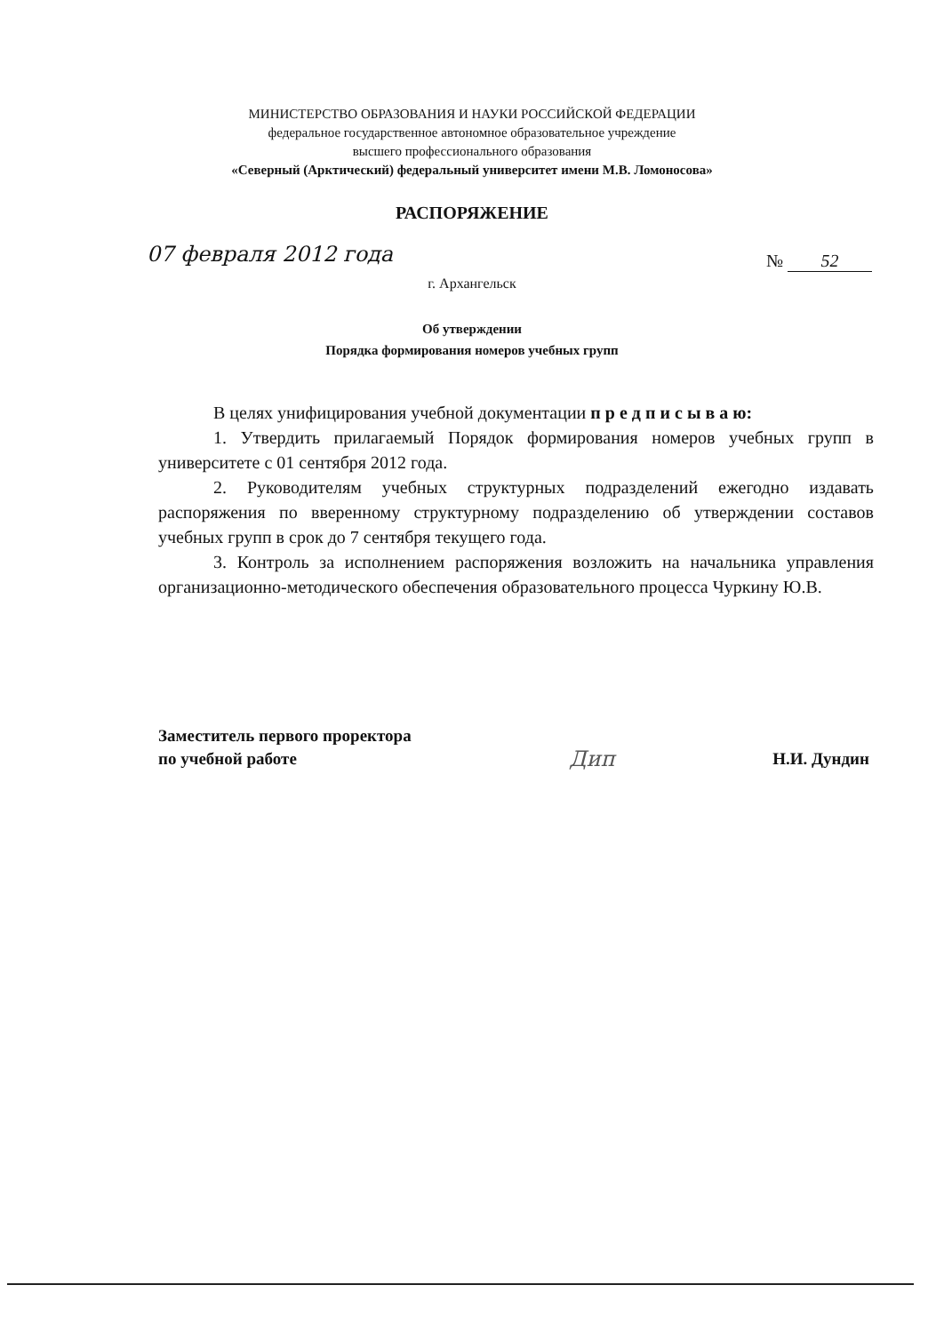МИНИСТЕРСТВО ОБРАЗОВАНИЯ И НАУКИ РОССИЙСКОЙ ФЕДЕРАЦИИ
федеральное государственное автономное образовательное учреждение
высшего профессионального образования
«Северный (Арктический) федеральный университет имени М.В. Ломоносова»
РАСПОРЯЖЕНИЕ
07 февраля 2012 года № 52
г. Архангельск
Об утверждении
Порядка формирования номеров учебных групп
В целях унифицирования учебной документации п р е д п и с ы в а ю:
1. Утвердить прилагаемый Порядок формирования номеров учебных групп в университете с 01 сентября 2012 года.
2. Руководителям учебных структурных подразделений ежегодно издавать распоряжения по вверенному структурному подразделению об утверждении составов учебных групп в срок до 7 сентября текущего года.
3. Контроль за исполнением распоряжения возложить на начальника управления организационно-методического обеспечения образовательного процесса Чуркину Ю.В.
Заместитель первого проректора
по учебной работе
Дип
Н.И. Дундин